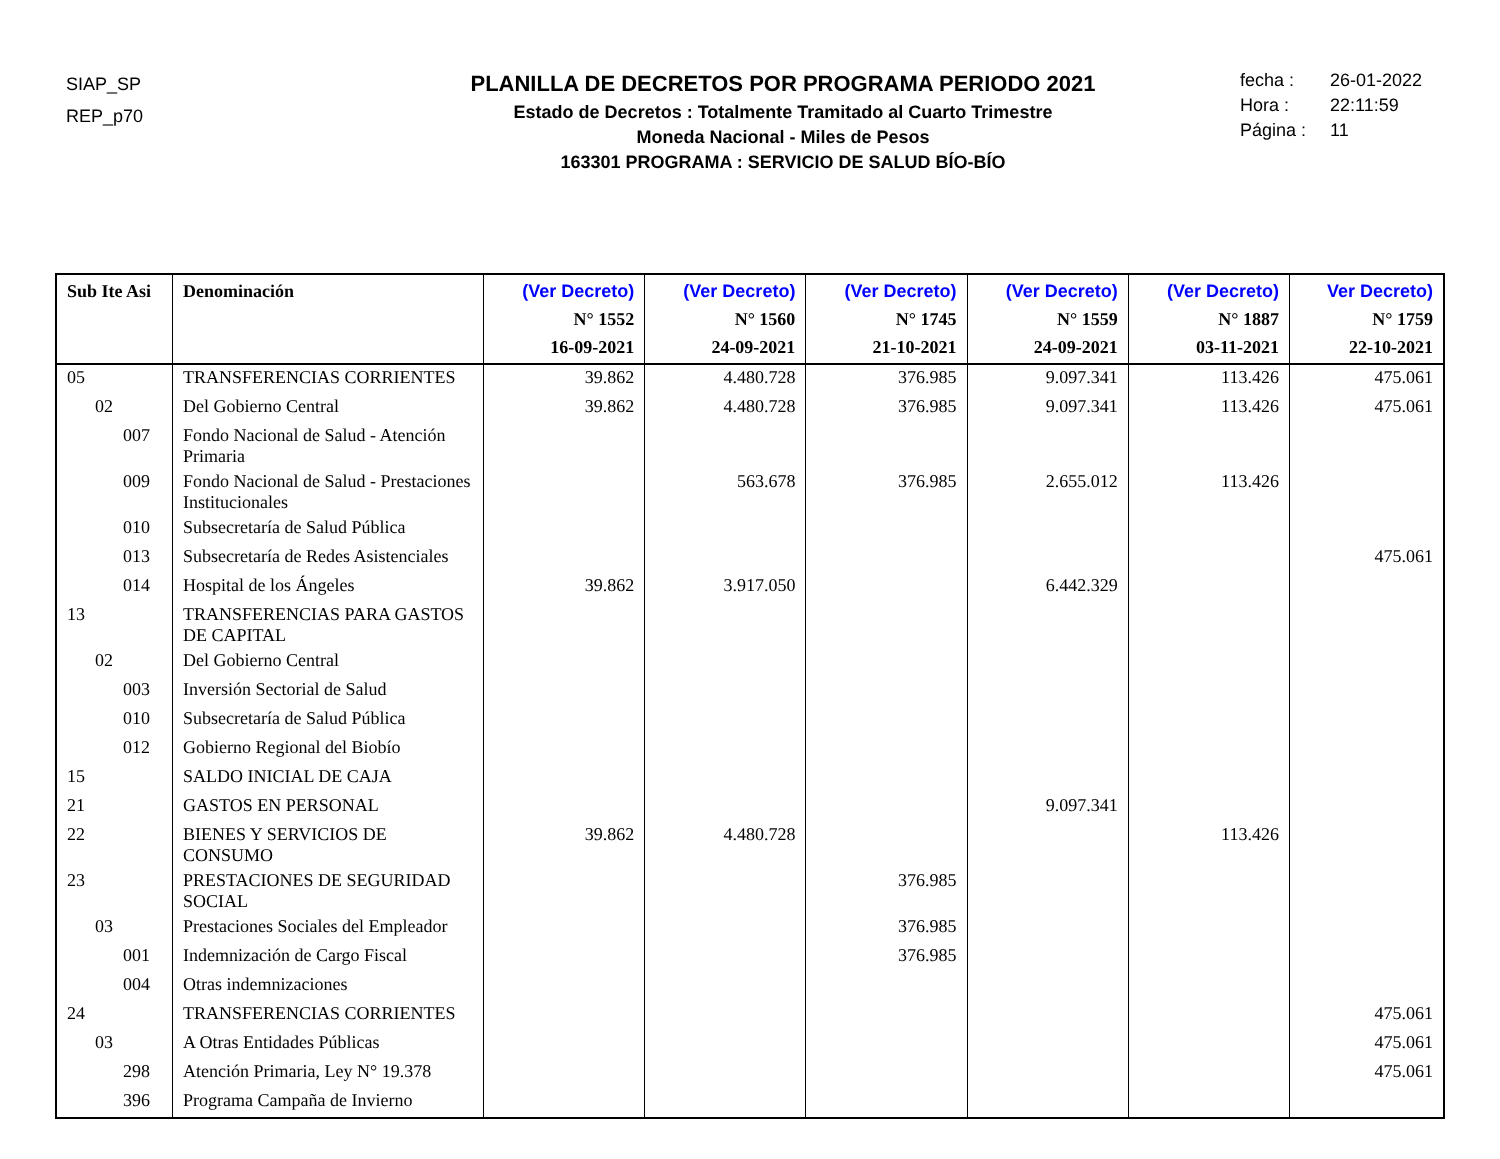SIAP_SP
REP_p70
PLANILLA DE DECRETOS POR PROGRAMA PERIODO 2021
Estado de Decretos : Totalmente Tramitado al Cuarto Trimestre
Moneda Nacional - Miles de Pesos
163301 PROGRAMA : SERVICIO DE SALUD BÍO-BÍO
fecha : 26-01-2022
Hora : 22:11:59
Página : 11
| Sub Ite Asi | Denominación | (Ver Decreto) N° 1552 16-09-2021 | (Ver Decreto) N° 1560 24-09-2021 | (Ver Decreto) N° 1745 21-10-2021 | (Ver Decreto) N° 1559 24-09-2021 | (Ver Decreto) N° 1887 03-11-2021 | Ver Decreto) N° 1759 22-10-2021 |
| --- | --- | --- | --- | --- | --- | --- | --- |
| 05 | TRANSFERENCIAS CORRIENTES | 39.862 | 4.480.728 | 376.985 | 9.097.341 | 113.426 | 475.061 |
| 02 | Del Gobierno Central | 39.862 | 4.480.728 | 376.985 | 9.097.341 | 113.426 | 475.061 |
| 007 | Fondo Nacional de Salud - Atención Primaria | | | | | | |
| 009 | Fondo Nacional de Salud - Prestaciones Institucionales | | 563.678 | 376.985 | 2.655.012 | 113.426 | |
| 010 | Subsecretaría de Salud Pública | | | | | | |
| 013 | Subsecretaría de Redes Asistenciales | | | | | | 475.061 |
| 014 | Hospital de los Ángeles | 39.862 | 3.917.050 | | 6.442.329 | | |
| 13 | TRANSFERENCIAS PARA GASTOS DE CAPITAL | | | | | | |
| 02 | Del Gobierno Central | | | | | | |
| 003 | Inversión Sectorial de Salud | | | | | | |
| 010 | Subsecretaría de Salud Pública | | | | | | |
| 012 | Gobierno Regional del Biobío | | | | | | |
| 15 | SALDO INICIAL DE CAJA | | | | | | |
| 21 | GASTOS EN PERSONAL | | | | 9.097.341 | | |
| 22 | BIENES Y SERVICIOS DE CONSUMO | 39.862 | 4.480.728 | | | 113.426 | |
| 23 | PRESTACIONES DE SEGURIDAD SOCIAL | | | 376.985 | | | |
| 03 | Prestaciones Sociales del Empleador | | | 376.985 | | | |
| 001 | Indemnización de Cargo Fiscal | | | 376.985 | | | |
| 004 | Otras indemnizaciones | | | | | | |
| 24 | TRANSFERENCIAS CORRIENTES | | | | | | 475.061 |
| 03 | A Otras Entidades Públicas | | | | | | 475.061 |
| 298 | Atención Primaria, Ley N° 19.378 | | | | | | 475.061 |
| 396 | Programa Campaña de Invierno | | | | | | |